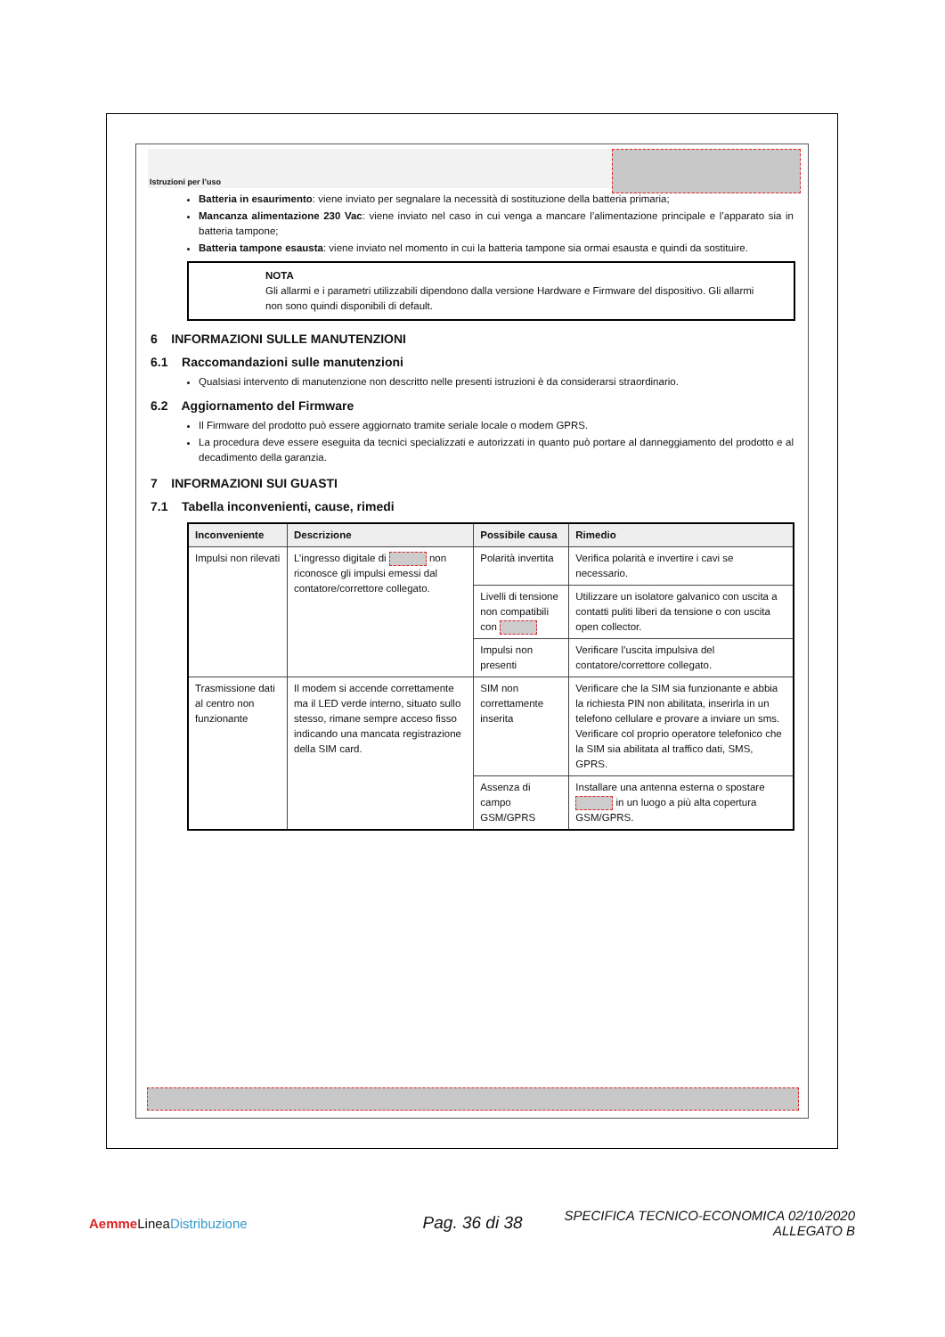Istruzioni per l’uso
Batteria in esaurimento: viene inviato per segnalare la necessità di sostituzione della batteria primaria;
Mancanza alimentazione 230 Vac: viene inviato nel caso in cui venga a mancare l’alimentazione principale e l’apparato sia in batteria tampone;
Batteria tampone esausta: viene inviato nel momento in cui la batteria tampone sia ormai esausta e quindi da sostituire.
NOTA
Gli allarmi e i parametri utilizzabili dipendono dalla versione Hardware e Firmware del dispositivo. Gli allarmi non sono quindi disponibili di default.
6 INFORMAZIONI SULLE MANUTENZIONI
6.1 Raccomandazioni sulle manutenzioni
Qualsiasi intervento di manutenzione non descritto nelle presenti istruzioni è da considerarsi straordinario.
6.2 Aggiornamento del Firmware
Il Firmware del prodotto può essere aggiornato tramite seriale locale o modem GPRS.
La procedura deve essere eseguita da tecnici specializzati e autorizzati in quanto può portare al danneggiamento del prodotto e al decadimento della garanzia.
7 INFORMAZIONI SUI GUASTI
7.1 Tabella inconvenienti, cause, rimedi
| Inconveniente | Descrizione | Possibile causa | Rimedio |
| --- | --- | --- | --- |
| Impulsi non rilevati | L’ingresso digitale di non riconosce gli impulsi emessi dal contatore/correttore collegato. | Polarità invertita | Verifica polarità e invertire i cavi se necessario. |
| | | Livelli di tensione non compatibili con | Utilizzare un isolatore galvanico con uscita a contatti puliti liberi da tensione o con uscita open collector. |
| | | Impulsi non presenti | Verificare l’uscita impulsiva del contatore/correttore collegato. |
| Trasmissione dati al centro non funzionante | Il modem si accende correttamente ma il LED verde interno, situato sullo stesso, rimane sempre acceso fisso indicando una mancata registrazione della SIM card. | SIM non correttamente inserita | Verificare che la SIM sia funzionante e abbia la richiesta PIN non abilitata, inserirla in un telefono cellulare e provare a inviare un sms. Verificare col proprio operatore telefonico che la SIM sia abilitata al traffico dati, SMS, GPRS. |
| | | Assenza di campo GSM/GPRS | Installare una antenna esterna o spostare in un luogo a più alta copertura GSM/GPRS. |
Aemme LineaDistribuzione
Pag. 36 di 38
SPECIFICA TECNICO-ECONOMICA 02/10/2020
ALLEGATO B